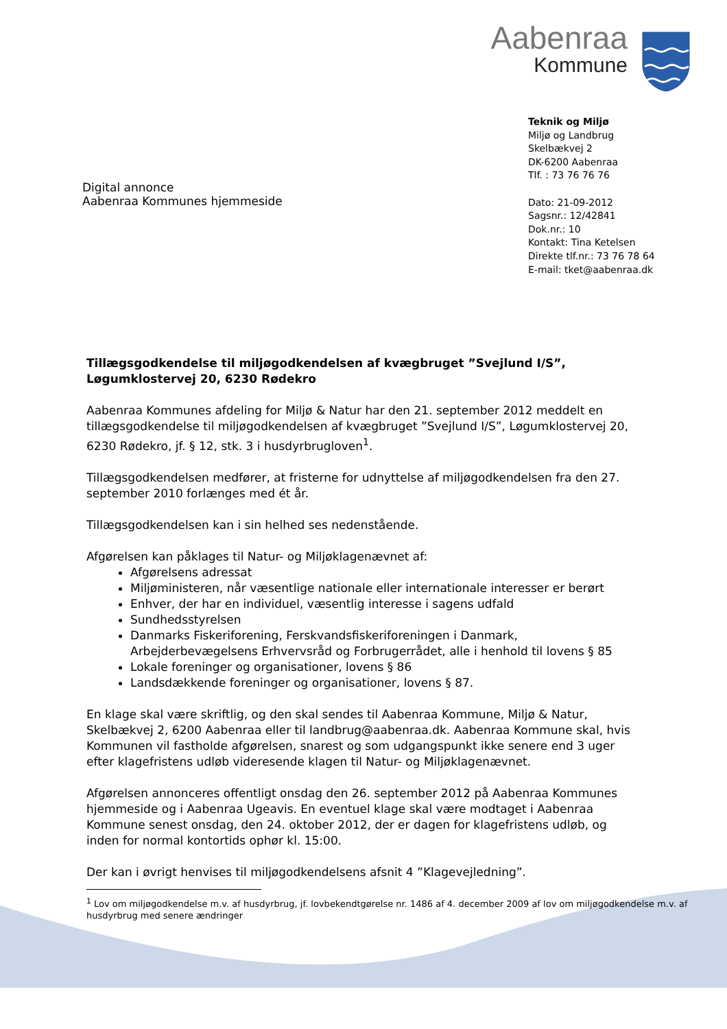Aabenraa
Kommune
Digital annonce
Aabenraa Kommunes hjemmeside
Teknik og Miljø
Miljø og Landbrug
Skelbækvej 2
DK-6200 Aabenraa
Tlf. : 73 76 76 76
Dato: 21-09-2012
Sagsnr.: 12/42841
Dok.nr.: 10
Kontakt: Tina Ketelsen
Direkte tlf.nr.: 73 76 78 64
E-mail: tket@aabenraa.dk
Tillægsgodkendelse til miljøgodkendelsen af kvægbruget ”Svejlund I/S”, Løgumklostervej 20, 6230 Rødekro
Aabenraa Kommunes afdeling for Miljø & Natur har den 21. september 2012 meddelt en tillægsgodkendelse til miljøgodkendelsen af kvægbruget ”Svejlund I/S”, Løgumklostervej 20, 6230 Rødekro, jf. § 12, stk. 3 i husdyrbrugloven<sup>1</sup>.
Tillægsgodkendelsen medfører, at fristerne for udnyttelse af miljøgodkendelsen fra den 27. september 2010 forlænges med ét år.
Tillægsgodkendelsen kan i sin helhed ses nedenstående.
Afgørelsen kan påklages til Natur- og Miljøklagenævnet af:
Afgørelsens adressat
Miljøministeren, når væsentlige nationale eller internationale interesser er berørt
Enhver, der har en individuel, væsentlig interesse i sagens udfald
Sundhedsstyrelsen
Danmarks Fiskeriforening, Ferskvandsfiskeriforeningen i Danmark, Arbejderbevægelsens Erhvervsråd og Forbrugerrådet, alle i henhold til lovens § 85
Lokale foreninger og organisationer, lovens § 86
Landsdækkende foreninger og organisationer, lovens § 87.
En klage skal være skriftlig, og den skal sendes til Aabenraa Kommune, Miljø & Natur, Skelbækvej 2, 6200 Aabenraa eller til landbrug@aabenraa.dk. Aabenraa Kommune skal, hvis Kommunen vil fastholde afgørelsen, snarest og som udgangspunkt ikke senere end 3 uger efter klagefristens udløb videresende klagen til Natur- og Miljøklagenævnet.
Afgørelsen annonceres offentligt onsdag den 26. september 2012 på Aabenraa Kommunes hjemmeside og i Aabenraa Ugeavis. En eventuel klage skal være modtaget i Aabenraa Kommune senest onsdag, den 24. oktober 2012, der er dagen for klagefristens udløb, og inden for normal kontortids ophør kl. 15:00.
Der kan i øvrigt henvises til miljøgodkendelsens afsnit 4 ”Klagevejledning”.
<sup>1</sup> Lov om miljøgodkendelse m.v. af husdyrbrug, jf. lovbekendtgørelse nr. 1486 af 4. december 2009 af lov om miljøgodkendelse m.v. af husdyrbrug med senere ændringer